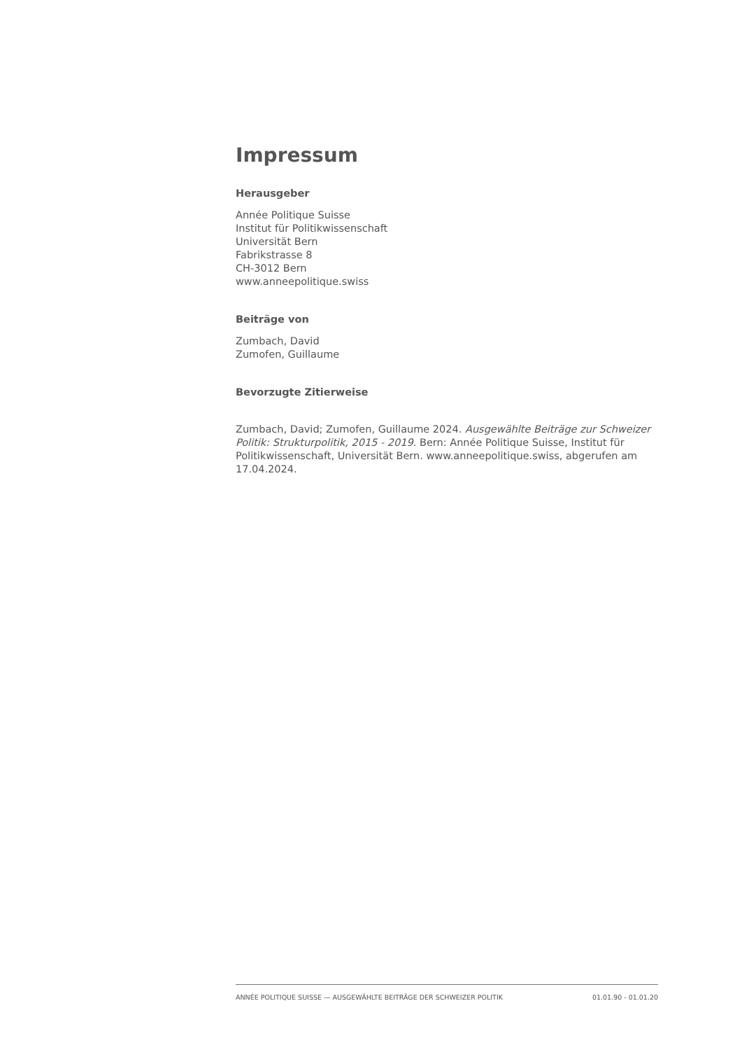Impressum
Herausgeber
Année Politique Suisse
Institut für Politikwissenschaft
Universität Bern
Fabrikstrasse 8
CH-3012 Bern
www.anneepolitique.swiss
Beiträge von
Zumbach, David
Zumofen, Guillaume
Bevorzugte Zitierweise
Zumbach, David; Zumofen, Guillaume 2024. Ausgewählte Beiträge zur Schweizer Politik: Strukturpolitik, 2015 - 2019. Bern: Année Politique Suisse, Institut für Politikwissenschaft, Universität Bern. www.anneepolitique.swiss, abgerufen am 17.04.2024.
ANNÉE POLITIQUE SUISSE — AUSGEWÄHLTE BEITRÄGE DER SCHWEIZER POLITIK 01.01.90 - 01.01.20